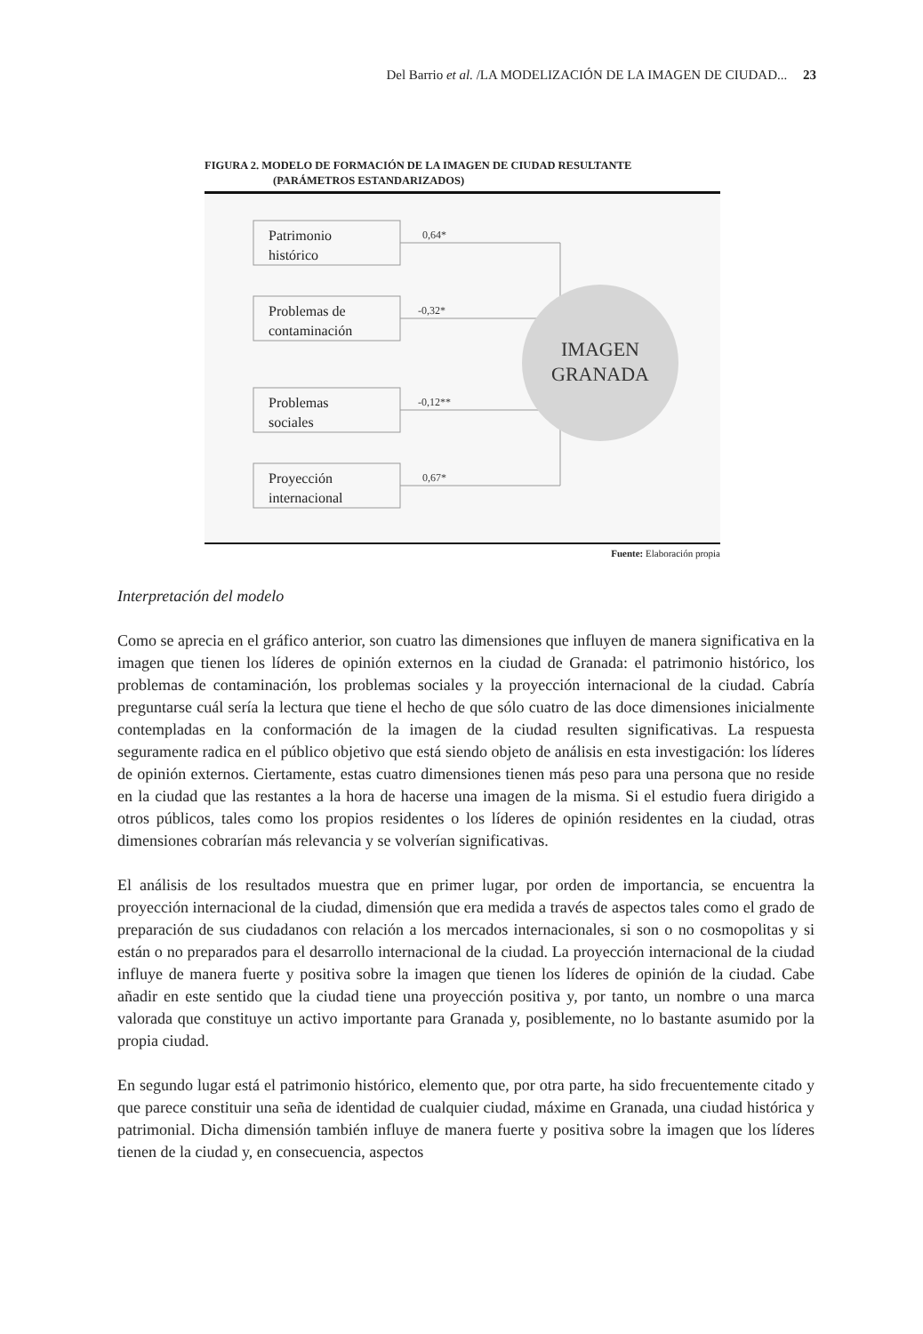Del Barrio et al. /LA MODELIZACIÓN DE LA IMAGEN DE CIUDAD... 23
FIGURA 2. MODELO DE FORMACIÓN DE LA IMAGEN DE CIUDAD RESULTANTE
(PARÁMETROS ESTANDARIZADOS)
Patrimonio
histórico
Problemas de
contaminación
Problemas
sociales
Proyección
internacional
0,64*
-0,32*
-0,12**
0,67*
IMAGEN
GRANADA
Fuente: Elaboración propia
Interpretación del modelo
Como se aprecia en el gráfico anterior, son cuatro las dimensiones que influyen de manera significativa en la imagen que tienen los líderes de opinión externos en la ciudad de Granada: el patrimonio histórico, los problemas de contaminación, los problemas sociales y la proyección internacional de la ciudad. Cabría preguntarse cuál sería la lectura que tiene el hecho de que sólo cuatro de las doce dimensiones inicialmente contempladas en la conformación de la imagen de la ciudad resulten significativas. La respuesta seguramente radica en el público objetivo que está siendo objeto de análisis en esta investigación: los líderes de opinión externos. Ciertamente, estas cuatro dimensiones tienen más peso para una persona que no reside en la ciudad que las restantes a la hora de hacerse una imagen de la misma. Si el estudio fuera dirigido a otros públicos, tales como los propios residentes o los líderes de opinión residentes en la ciudad, otras dimensiones cobrarían más relevancia y se volverían significativas.
El análisis de los resultados muestra que en primer lugar, por orden de importancia, se encuentra la proyección internacional de la ciudad, dimensión que era medida a través de aspectos tales como el grado de preparación de sus ciudadanos con relación a los mercados internacionales, si son o no cosmopolitas y si están o no preparados para el desarrollo internacional de la ciudad. La proyección internacional de la ciudad influye de manera fuerte y positiva sobre la imagen que tienen los líderes de opinión de la ciudad. Cabe añadir en este sentido que la ciudad tiene una proyección positiva y, por tanto, un nombre o una marca valorada que constituye un activo importante para Granada y, posiblemente, no lo bastante asumido por la propia ciudad.
En segundo lugar está el patrimonio histórico, elemento que, por otra parte, ha sido frecuentemente citado y que parece constituir una seña de identidad de cualquier ciudad, máxime en Granada, una ciudad histórica y patrimonial. Dicha dimensión también influye de manera fuerte y positiva sobre la imagen que los líderes tienen de la ciudad y, en consecuencia, aspectos